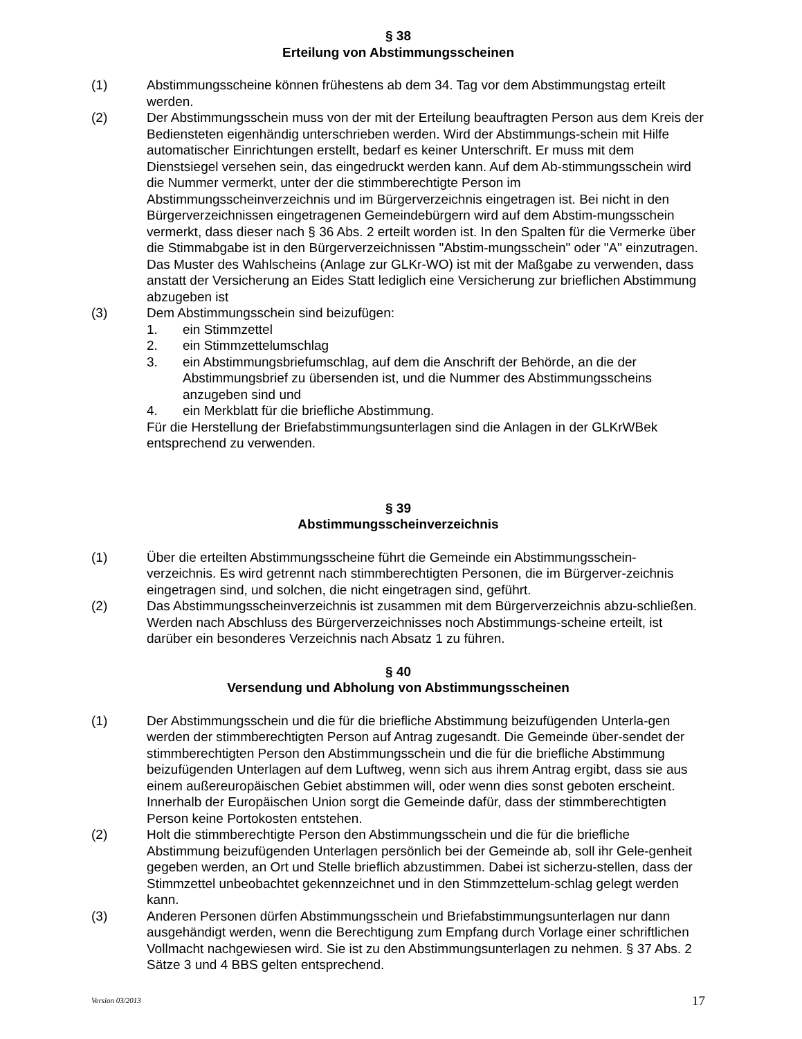§ 38
Erteilung von Abstimmungsscheinen
(1) Abstimmungsscheine können frühestens ab dem 34. Tag vor dem Abstimmungstag erteilt werden.
(2) Der Abstimmungsschein muss von der mit der Erteilung beauftragten Person aus dem Kreis der Bediensteten eigenhändig unterschrieben werden. Wird der Abstimmungs-schein mit Hilfe automatischer Einrichtungen erstellt, bedarf es keiner Unterschrift. Er muss mit dem Dienstsiegel versehen sein, das eingedruckt werden kann. Auf dem Ab-stimmungsschein wird die Nummer vermerkt, unter der die stimmberechtigte Person im Abstimmungsscheinverzeichnis und im Bürgerverzeichnis eingetragen ist. Bei nicht in den Bürgerverzeichnissen eingetragenen Gemeindebürgern wird auf dem Abstim-mungsschein vermerkt, dass dieser nach § 36 Abs. 2 erteilt worden ist. In den Spalten für die Vermerke über die Stimmabgabe ist in den Bürgerverzeichnissen "Abstim-mungsschein" oder "A" einzutragen. Das Muster des Wahlscheins (Anlage zur GLKr-WO) ist mit der Maßgabe zu verwenden, dass anstatt der Versicherung an Eides Statt lediglich eine Versicherung zur brieflichen Abstimmung abzugeben ist
(3) Dem Abstimmungsschein sind beizufügen:
1. ein Stimmzettel
2. ein Stimmzettelumschlag
3. ein Abstimmungsbriefumschlag, auf dem die Anschrift der Behörde, an die der Abstimmungsbrief zu übersenden ist, und die Nummer des Abstimmungsscheins anzugeben sind und
4. ein Merkblatt für die briefliche Abstimmung.
Für die Herstellung der Briefabstimmungsunterlagen sind die Anlagen in der GLKrWBek entsprechend zu verwenden.
§ 39
Abstimmungsscheinverzeichnis
(1) Über die erteilten Abstimmungsscheine führt die Gemeinde ein Abstimmungsschein-verzeichnis. Es wird getrennt nach stimmberechtigten Personen, die im Bürgerver-zeichnis eingetragen sind, und solchen, die nicht eingetragen sind, geführt.
(2) Das Abstimmungsscheinverzeichnis ist zusammen mit dem Bürgerverzeichnis abzu-schließen. Werden nach Abschluss des Bürgerverzeichnisses noch Abstimmungs-scheine erteilt, ist darüber ein besonderes Verzeichnis nach Absatz 1 zu führen.
§ 40
Versendung und Abholung von Abstimmungsscheinen
(1) Der Abstimmungsschein und die für die briefliche Abstimmung beizufügenden Unterla-gen werden der stimmberechtigten Person auf Antrag zugesandt. Die Gemeinde über-sendet der stimmberechtigten Person den Abstimmungsschein und die für die briefliche Abstimmung beizufügenden Unterlagen auf dem Luftweg, wenn sich aus ihrem Antrag ergibt, dass sie aus einem außereuropäischen Gebiet abstimmen will, oder wenn dies sonst geboten erscheint. Innerhalb der Europäischen Union sorgt die Gemeinde dafür, dass der stimmberechtigten Person keine Portokosten entstehen.
(2) Holt die stimmberechtigte Person den Abstimmungsschein und die für die briefliche Abstimmung beizufügenden Unterlagen persönlich bei der Gemeinde ab, soll ihr Gele-genheit gegeben werden, an Ort und Stelle brieflich abzustimmen. Dabei ist sicherzu-stellen, dass der Stimmzettel unbeobachtet gekennzeichnet und in den Stimmzettelum-schlag gelegt werden kann.
(3) Anderen Personen dürfen Abstimmungsschein und Briefabstimmungsunterlagen nur dann ausgehändigt werden, wenn die Berechtigung zum Empfang durch Vorlage einer schriftlichen Vollmacht nachgewiesen wird. Sie ist zu den Abstimmungsunterlagen zu nehmen. § 37 Abs. 2 Sätze 3 und 4 BBS gelten entsprechend.
Version 03/2013 17